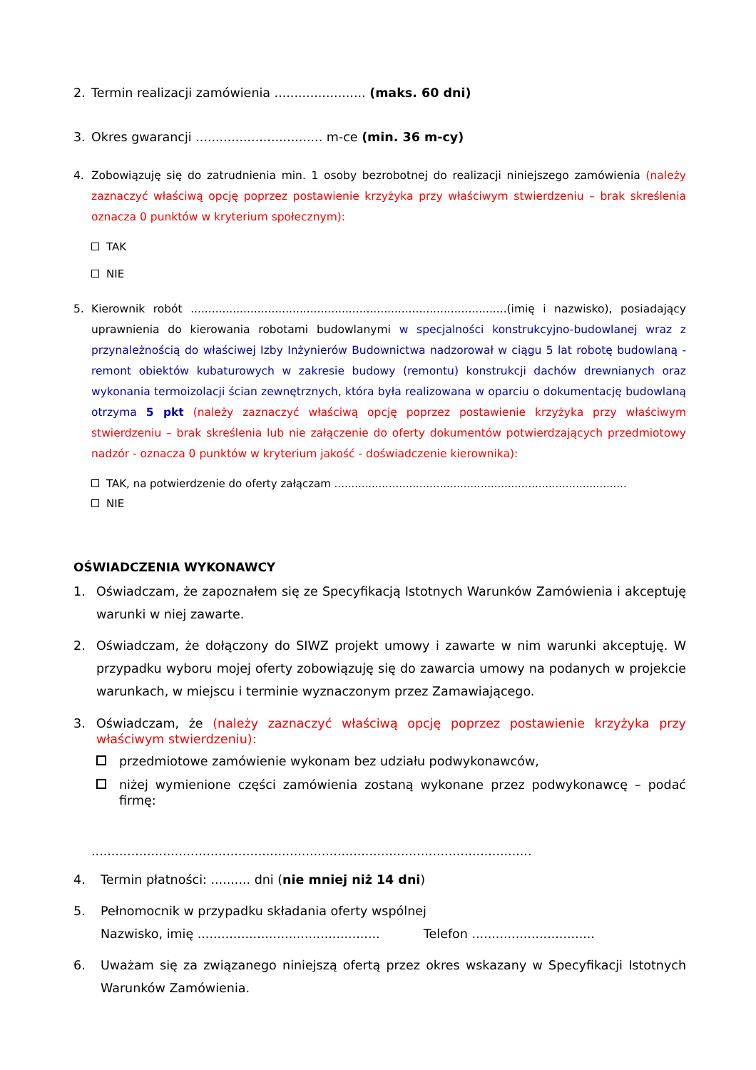2. Termin realizacji zamówienia ....................... (maks. 60 dni)
3. Okres gwarancji ................................ m-ce (min. 36 m-cy)
4. Zobowiązuję się do zatrudnienia min. 1 osoby bezrobotnej do realizacji niniejszego zamówienia (należy zaznaczyć właściwą opcję poprzez postawienie krzyżyka przy właściwym stwierdzeniu – brak skreślenia oznacza 0 punktów w kryterium społecznym):
TAK
NIE
5. Kierownik robót ..........................................................................................(imię i nazwisko), posiadający uprawnienia do kierowania robotami budowlanymi w specjalności konstrukcyjno-budowlanej wraz z przynależnością do właściwej Izby Inżynierów Budownictwa nadzorował w ciągu 5 lat robotę budowlaną - remont obiektów kubaturowych w zakresie budowy (remontu) konstrukcji dachów drewnianych oraz wykonania termoizolacji ścian zewnętrznych, która była realizowana w oparciu o dokumentację budowlaną otrzyma 5 pkt (należy zaznaczyć właściwą opcję poprzez postawienie krzyżyka przy właściwym stwierdzeniu – brak skreślenia lub nie załączenie do oferty dokumentów potwierdzających przedmiotowy nadzór - oznacza 0 punktów w kryterium jakość - doświadczenie kierownika):
TAK, na potwierdzenie do oferty załączam ......................................................................................
NIE
OŚWIADCZENIA WYKONAWCY
1. Oświadczam, że zapoznałem się ze Specyfikacją Istotnych Warunków Zamówienia i akceptuję warunki w niej zawarte.
2. Oświadczam, że dołączony do SIWZ projekt umowy i zawarte w nim warunki akceptuję. W przypadku wyboru mojej oferty zobowiązuję się do zawarcia umowy na podanych w projekcie warunkach, w miejscu i terminie wyznaczonym przez Zamawiającego.
3. Oświadczam, że (należy zaznaczyć właściwą opcję poprzez postawienie krzyżyka przy właściwym stwierdzeniu):
przedmiotowe zamówienie wykonam bez udziału podwykonawców,
niżej wymienione części zamówienia zostaną wykonane przez podwykonawcę – podać firmę:
...............................................................................................................
4. Termin płatności: .......... dni (nie mniej niż 14 dni)
5. Pełnomocnik w przypadku składania oferty wspólnej
Nazwisko, imię .............................................. Telefon ...............................
6. Uważam się za związanego niniejszą ofertą przez okres wskazany w Specyfikacji Istotnych Warunków Zamówienia.